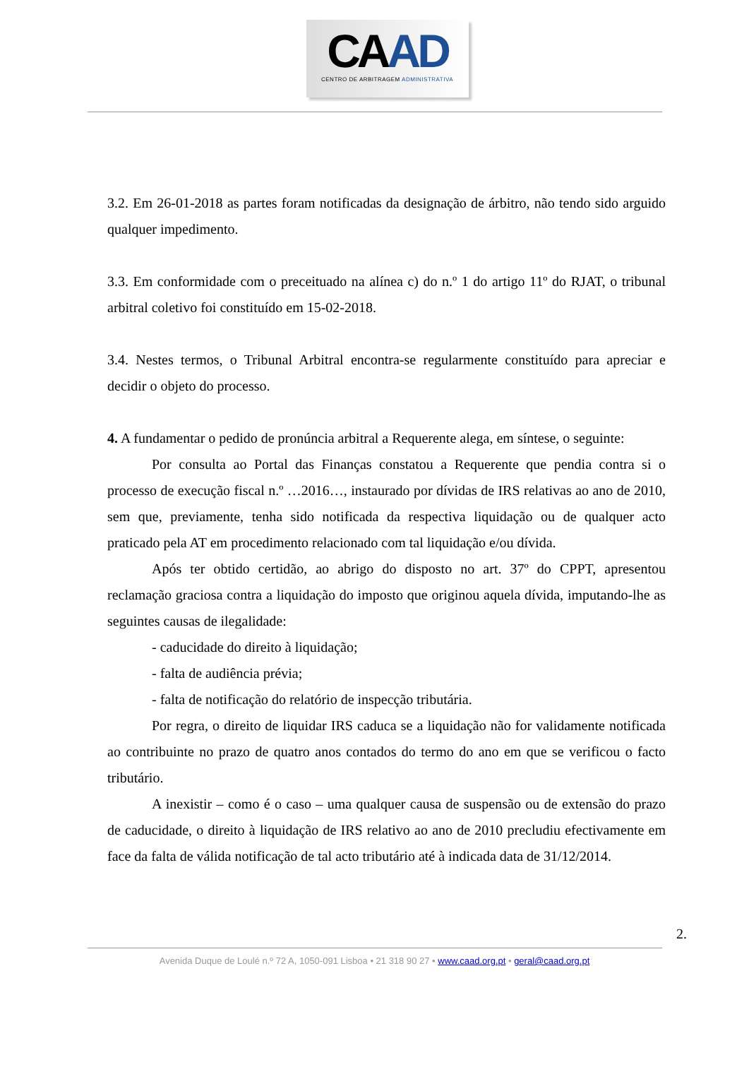CAAD
CENTRO DE ARBITRAGEM ADMINISTRATIVA
3.2. Em 26-01-2018 as partes foram notificadas da designação de árbitro, não tendo sido arguido qualquer impedimento.
3.3. Em conformidade com o preceituado na alínea c) do n.º 1 do artigo 11º do RJAT, o tribunal arbitral coletivo foi constituído em 15-02-2018.
3.4. Nestes termos, o Tribunal Arbitral encontra-se regularmente constituído para apreciar e decidir o objeto do processo.
4. A fundamentar o pedido de pronúncia arbitral a Requerente alega, em síntese, o seguinte:
Por consulta ao Portal das Finanças constatou a Requerente que pendia contra si o processo de execução fiscal n.º …2016…, instaurado por dívidas de IRS relativas ao ano de 2010, sem que, previamente, tenha sido notificada da respectiva liquidação ou de qualquer acto praticado pela AT em procedimento relacionado com tal liquidação e/ou dívida.
Após ter obtido certidão, ao abrigo do disposto no art. 37º do CPPT, apresentou reclamação graciosa contra a liquidação do imposto que originou aquela dívida, imputando-lhe as seguintes causas de ilegalidade:
- caducidade do direito à liquidação;
- falta de audiência prévia;
- falta de notificação do relatório de inspecção tributária.
Por regra, o direito de liquidar IRS caduca se a liquidação não for validamente notificada ao contribuinte no prazo de quatro anos contados do termo do ano em que se verificou o facto tributário.
A inexistir – como é o caso – uma qualquer causa de suspensão ou de extensão do prazo de caducidade, o direito à liquidação de IRS relativo ao ano de 2010 precludiu efectivamente em face da falta de válida notificação de tal acto tributário até à indicada data de 31/12/2014.
2.
Avenida Duque de Loulé n.º 72 A, 1050-091 Lisboa • 21 318 90 27 • www.caad.org.pt • geral@caad.org.pt